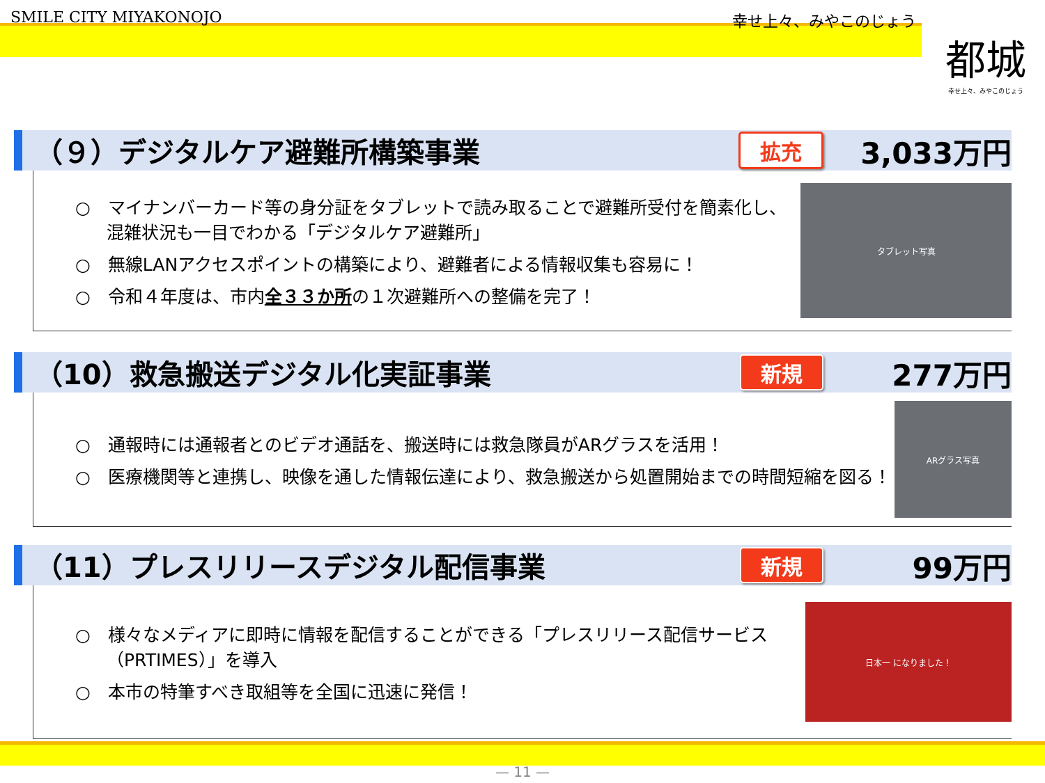SMILE CITY MIYAKONOJO 幸せ上々、みやこのじょう
都城
幸せ上々、みやこのじょう
（９）デジタルケア避難所構築事業 拡充 3,033万円
○　マイナンバーカード等の身分証をタブレットで読み取ることで避難所受付を簡素化し、混雑状況も一目でわかる「デジタルケア避難所」
○　無線LANアクセスポイントの構築により、避難者による情報収集も容易に！
○　令和４年度は、市内全３３か所の１次避難所への整備を完了！
タブレット写真
（10）救急搬送デジタル化実証事業 新規 277万円
○　通報時には通報者とのビデオ通話を、搬送時には救急隊員がARグラスを活用！
○　医療機関等と連携し、映像を通した情報伝達により、救急搬送から処置開始までの時間短縮を図る！
ARグラス写真
（11）プレスリリースデジタル配信事業 新規 99万円
○　様々なメディアに即時に情報を配信することができる「プレスリリース配信サービス（PRTIMES）」を導入
○　本市の特筆すべき取組等を全国に迅速に発信！
日本一 になりました！
— 11 —